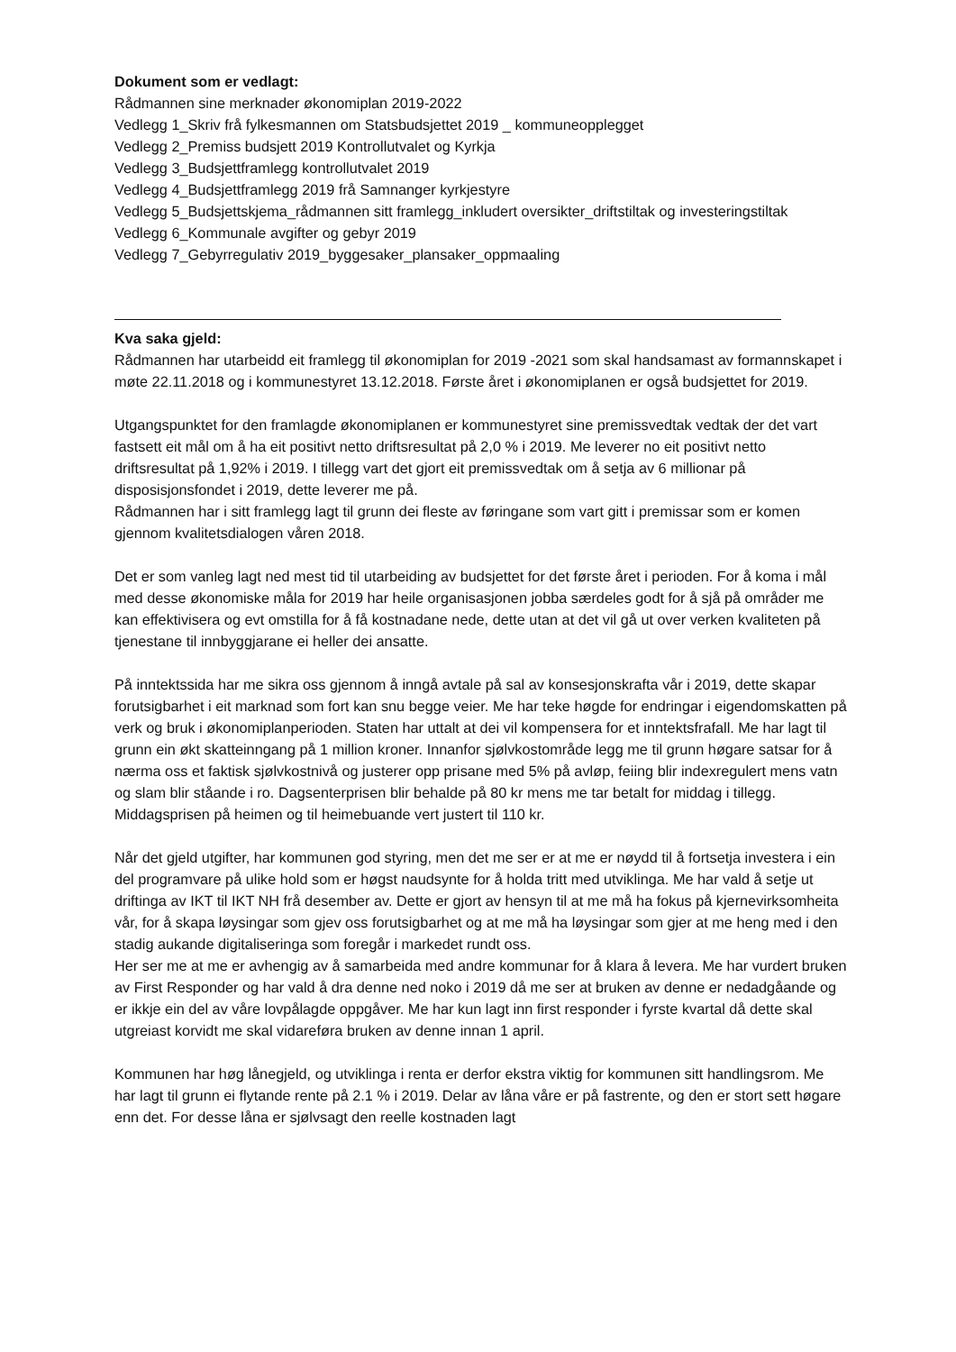Dokument som er vedlagt:
Rådmannen sine merknader økonomiplan 2019-2022
Vedlegg 1_Skriv frå fylkesmannen om Statsbudsjettet 2019 _ kommuneopplegget
Vedlegg 2_Premiss budsjett 2019 Kontrollutvalet og Kyrkja
Vedlegg 3_Budsjettframlegg kontrollutvalet 2019
Vedlegg 4_Budsjettframlegg 2019 frå Samnanger kyrkjestyre
Vedlegg 5_Budsjettskjema_rådmannen sitt framlegg_inkludert oversikter_driftstiltak og investeringstiltak
Vedlegg 6_Kommunale avgifter og gebyr 2019
Vedlegg 7_Gebyrregulativ 2019_byggesaker_plansaker_oppmaaling
Kva saka gjeld:
Rådmannen har utarbeidd eit framlegg til økonomiplan for 2019 -2021 som skal handsamast av formannskapet i møte 22.11.2018 og i kommunestyret 13.12.2018. Første året i økonomiplanen er også budsjettet for 2019.
Utgangspunktet for den framlagde økonomiplanen er kommunestyret sine premissvedtak vedtak der det vart fastsett eit mål om å ha eit positivt netto driftsresultat på 2,0 % i 2019. Me leverer no eit positivt netto driftsresultat på 1,92% i 2019. I tillegg vart det gjort eit premissvedtak om å setja av 6 millionar på disposisjonsfondet i 2019, dette leverer me på.
Rådmannen har i sitt framlegg lagt til grunn dei fleste av føringane som vart gitt i premissar som er komen gjennom kvalitetsdialogen våren 2018.
Det er som vanleg lagt ned mest tid til utarbeiding av budsjettet for det første året i perioden. For å koma i mål med desse økonomiske måla for 2019 har heile organisasjonen jobba særdeles godt for å sjå på områder me kan effektivisera og evt omstilla for å få kostnadane nede, dette utan at det vil gå ut over verken kvaliteten på tjenestane til innbyggjarane ei heller dei ansatte.
På inntektssida har me sikra oss gjennom å inngå avtale på sal av konsesjonskrafta vår i 2019, dette skapar forutsigbarhet i eit marknad som fort kan snu begge veier. Me har teke høgde for endringar i eigendomskatten på verk og bruk i økonomiplanperioden. Staten har uttalt at dei vil kompensera for et inntektsfrafall. Me har lagt til grunn ein økt skatteinngang på 1 million kroner. Innanfor sjølvkostområde legg me til grunn høgare satsar for å nærma oss et faktisk sjølvkostnivå og justerer opp prisane med 5% på avløp, feiing blir indexregulert mens vatn og slam blir ståande i ro. Dagsenterprisen blir behalde på 80 kr mens me tar betalt for middag i tillegg.
Middagsprisen på heimen og til heimebuande vert justert til 110 kr.
Når det gjeld utgifter, har kommunen god styring, men det me ser er at me er nøydd til å fortsetja investera i ein del programvare på ulike hold som er høgst naudsynte for å holda tritt med utviklinga. Me har vald å setje ut driftinga av IKT til IKT NH frå desember av. Dette er gjort av hensyn til at me må ha fokus på kjernevirksomheita vår, for å skapa løysingar som gjev oss forutsigbarhet og at me må ha løysingar som gjer at me heng med i den stadig aukande digitaliseringa som foregår i markedet rundt oss.
Her ser me at me er avhengig av å samarbeida med andre kommunar for å klara å levera. Me har vurdert bruken av First Responder og har vald å dra denne ned noko i 2019 då me ser at bruken av denne er nedadgåande og er ikkje ein del av våre lovpålagde oppgåver. Me har kun lagt inn first responder i fyrste kvartal då dette skal utgreiast korvidt me skal vidareføra bruken av denne innan 1 april.
Kommunen har høg lånegjeld, og utviklinga i renta er derfor ekstra viktig for kommunen sitt handlingsrom. Me har lagt til grunn ei flytande rente på 2.1 % i 2019. Delar av låna våre er på fastrente, og den er stort sett høgare enn det. For desse låna er sjølvsagt den reelle kostnaden lagt